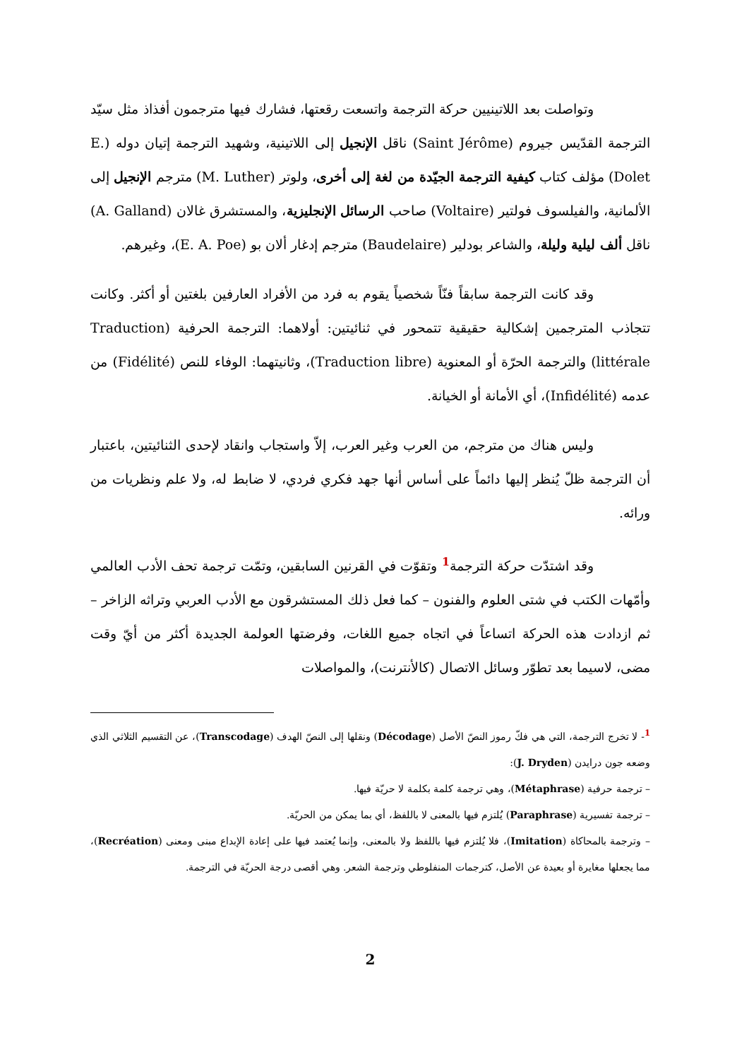وتواصلت بعد اللاتينيين حركة الترجمة واتسعت رقعتها، فشارك فيها مترجمون أفذاذ مثل سيّد الترجمة القدّيس جيروم (Saint Jérôme) ناقل الإنجيل إلى اللاتينية، وشهيد الترجمة إتيان دوله (E. Dolet) مؤلف كتاب كيفية الترجمة الجيّدة من لغة إلى أخرى، ولوتر (M. Luther) مترجم الإنجيل إلى الألمانية، والفيلسوف فولتير (Voltaire) صاحب الرسائل الإنجليزية، والمستشرق غالان (A. Galland) ناقل ألف ليلية وليلة، والشاعر بودلير (Baudelaire) مترجم إدغار ألان بو (E. A. Poe)، وغيرهم.
وقد كانت الترجمة سابقاً فنّاً شخصياً يقوم به فرد من الأفراد العارفين بلغتين أو أكثر. وكانت تتجاذب المترجمين إشكالية حقيقية تتمحور في ثنائيتين: أولاهما: الترجمة الحرفية (Traduction littérale) والترجمة الحرّة أو المعنوية (Traduction libre)، وثانيتهما: الوفاء للنص (Fidélité) من عدمه (Infidélité)، أي الأمانة أو الخيانة.
وليس هناك من مترجم، من العرب وغير العرب، إلاّ واستجاب وانقاد لإحدى الثنائيتين، باعتبار أن الترجمة ظلّ يُنظر إليها دائماً على أساس أنها جهد فكري فردي، لا ضابط له، ولا علم ونظريات من ورائه.
وقد اشتدّت حركة الترجمة<sup>1</sup> وتقوّت في القرنين السابقين، وتمّت ترجمة تحف الأدب العالمي وأمّهات الكتب في شتى العلوم والفنون – كما فعل ذلك المستشرقون مع الأدب العربي وتراثه الزاخر – ثم ازدادت هذه الحركة اتساعاً في اتجاه جميع اللغات، وفرضتها العولمة الجديدة أكثر من أيّ وقت مضى، لاسيما بعد تطوّر وسائل الاتصال (كالأنترنت)، والمواصلات
<sup>1</sup>- لا تخرج الترجمة، التي هي فكّ رموز النصّ الأصل (Décodage) ونقلها إلى النصّ الهدف (Transcodage)، عن التقسيم الثلاثي الذي وضعه جون درايدن (J. Dryden):
– ترجمة حرفية (Métaphrase)، وهي ترجمة كلمة بكلمة لا حريّة فيها.
– ترجمة تفسيرية (Paraphrase) يُلتزم فيها بالمعنى لا باللفظ، أي بما يمكن من الحريّة.
– وترجمة بالمحاكاة (Imitation)، فلا يُلتزم فيها باللفظ ولا بالمعنى، وإنما يُعتمد فيها على إعادة الإبداع مبنى ومعنى (Recréation)، مما يجعلها مغايرة أو بعيدة عن الأصل، كترجمات المنفلوطي وترجمة الشعر. وهي أقصى درجة الحريّة في الترجمة.
2